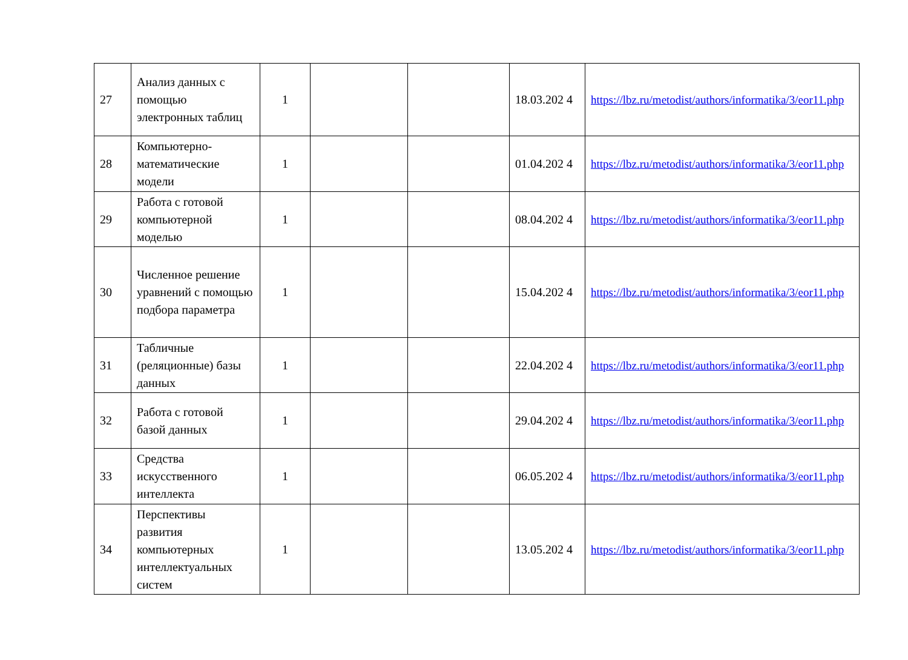| 27 | Анализ данных с помощью электронных таблиц | 1 | | | 18.03.202 4 | https://lbz.ru/metodist/authors/informatika/3/eor11.php |
| 28 | Компьютерно-математические модели | 1 | | | 01.04.202 4 | https://lbz.ru/metodist/authors/informatika/3/eor11.php |
| 29 | Работа с готовой компьютерной моделью | 1 | | | 08.04.202 4 | https://lbz.ru/metodist/authors/informatika/3/eor11.php |
| 30 | Численное решение уравнений с помощью подбора параметра | 1 | | | 15.04.202 4 | https://lbz.ru/metodist/authors/informatika/3/eor11.php |
| 31 | Табличные (реляционные) базы данных | 1 | | | 22.04.202 4 | https://lbz.ru/metodist/authors/informatika/3/eor11.php |
| 32 | Работа с готовой базой данных | 1 | | | 29.04.202 4 | https://lbz.ru/metodist/authors/informatika/3/eor11.php |
| 33 | Средства искусственного интеллекта | 1 | | | 06.05.202 4 | https://lbz.ru/metodist/authors/informatika/3/eor11.php |
| 34 | Перспективы развития компьютерных интеллектуальных систем | 1 | | | 13.05.202 4 | https://lbz.ru/metodist/authors/informatika/3/eor11.php |